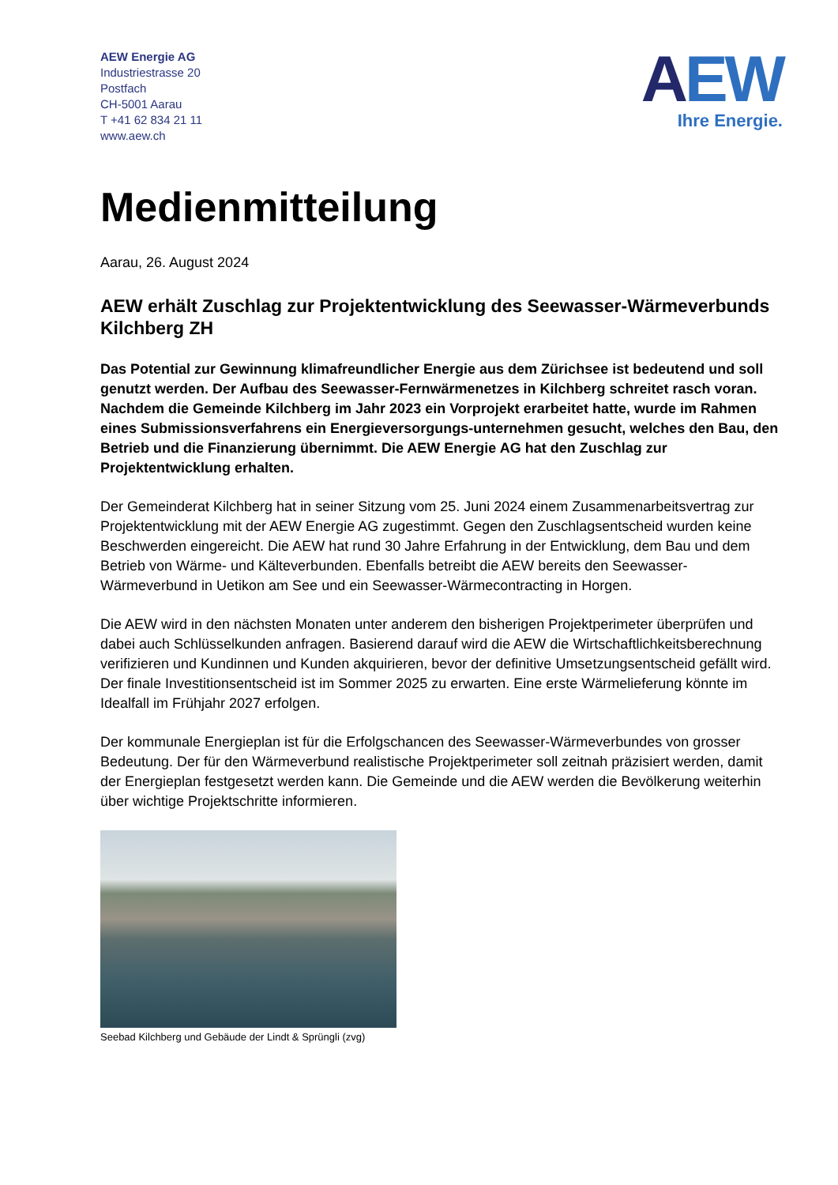AEW Energie AG
Industriestrasse 20
Postfach
CH-5001 Aarau
T +41 62 834 21 11
www.aew.ch
AEW
Ihre Energie.
Medienmitteilung
Aarau, 26. August 2024
AEW erhält Zuschlag zur Projektentwicklung des Seewasser-Wärmeverbunds Kilchberg ZH
Das Potential zur Gewinnung klimafreundlicher Energie aus dem Zürichsee ist bedeutend und soll genutzt werden. Der Aufbau des Seewasser-Fernwärmenetzes in Kilchberg schreitet rasch voran. Nachdem die Gemeinde Kilchberg im Jahr 2023 ein Vorprojekt erarbeitet hatte, wurde im Rahmen eines Submissionsverfahrens ein Energieversorgungs-unternehmen gesucht, welches den Bau, den Betrieb und die Finanzierung übernimmt. Die AEW Energie AG hat den Zuschlag zur Projektentwicklung erhalten.
Der Gemeinderat Kilchberg hat in seiner Sitzung vom 25. Juni 2024 einem Zusammenarbeitsvertrag zur Projektentwicklung mit der AEW Energie AG zugestimmt. Gegen den Zuschlagsentscheid wurden keine Beschwerden eingereicht. Die AEW hat rund 30 Jahre Erfahrung in der Entwicklung, dem Bau und dem Betrieb von Wärme- und Kälteverbunden. Ebenfalls betreibt die AEW bereits den Seewasser-Wärmeverbund in Uetikon am See und ein Seewasser-Wärmecontracting in Horgen.
Die AEW wird in den nächsten Monaten unter anderem den bisherigen Projektperimeter überprüfen und dabei auch Schlüsselkunden anfragen. Basierend darauf wird die AEW die Wirtschaftlichkeitsberechnung verifizieren und Kundinnen und Kunden akquirieren, bevor der definitive Umsetzungsentscheid gefällt wird. Der finale Investitionsentscheid ist im Sommer 2025 zu erwarten. Eine erste Wärmelieferung könnte im Idealfall im Frühjahr 2027 erfolgen.
Der kommunale Energieplan ist für die Erfolgschancen des Seewasser-Wärmeverbundes von grosser Bedeutung. Der für den Wärmeverbund realistische Projektperimeter soll zeitnah präzisiert werden, damit der Energieplan festgesetzt werden kann. Die Gemeinde und die AEW werden die Bevölkerung weiterhin über wichtige Projektschritte informieren.
Seebad Kilchberg und Gebäude der Lindt & Sprüngli (zvg)